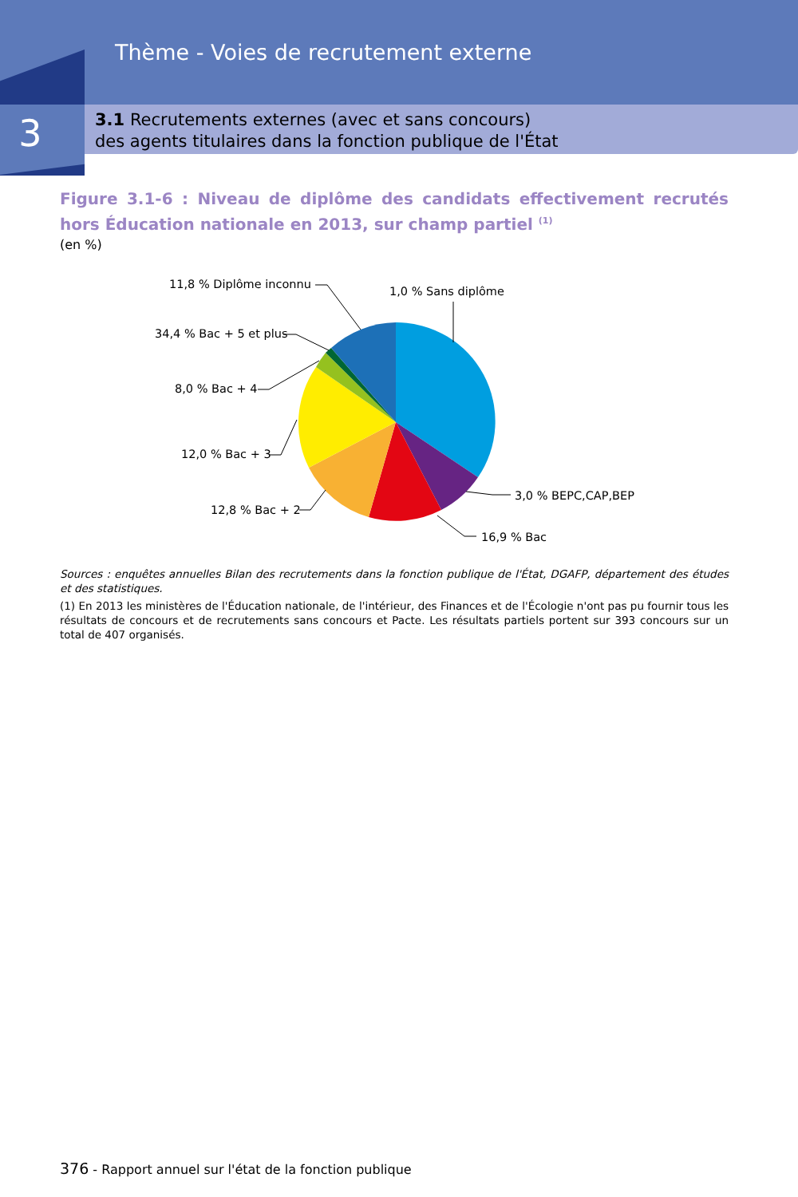Thème - Voies de recrutement externe
3
3.1 Recrutements externes (avec et sans concours)
des agents titulaires dans la fonction publique de l'État
Figure 3.1-6 : Niveau de diplôme des candidats effectivement recrutés hors Éducation nationale en 2013, sur champ partiel <sup>(1)</sup>
(en %)
11,8 % Diplôme inconnu
1,0 % Sans diplôme
34,4 % Bac + 5 et plus
8,0 % Bac + 4
12,0 % Bac + 3
12,8 % Bac + 2
3,0 % BEPC,CAP,BEP
16,9 % Bac
Sources : enquêtes annuelles Bilan des recrutements dans la fonction publique de l'État, DGAFP, département des études et des statistiques.
(1) En 2013 les ministères de l'Éducation nationale, de l'intérieur, des Finances et de l'Écologie n'ont pas pu fournir tous les résultats de concours et de recrutements sans concours et Pacte. Les résultats partiels portent sur 393 concours sur un total de 407 organisés.
376 - Rapport annuel sur l'état de la fonction publique